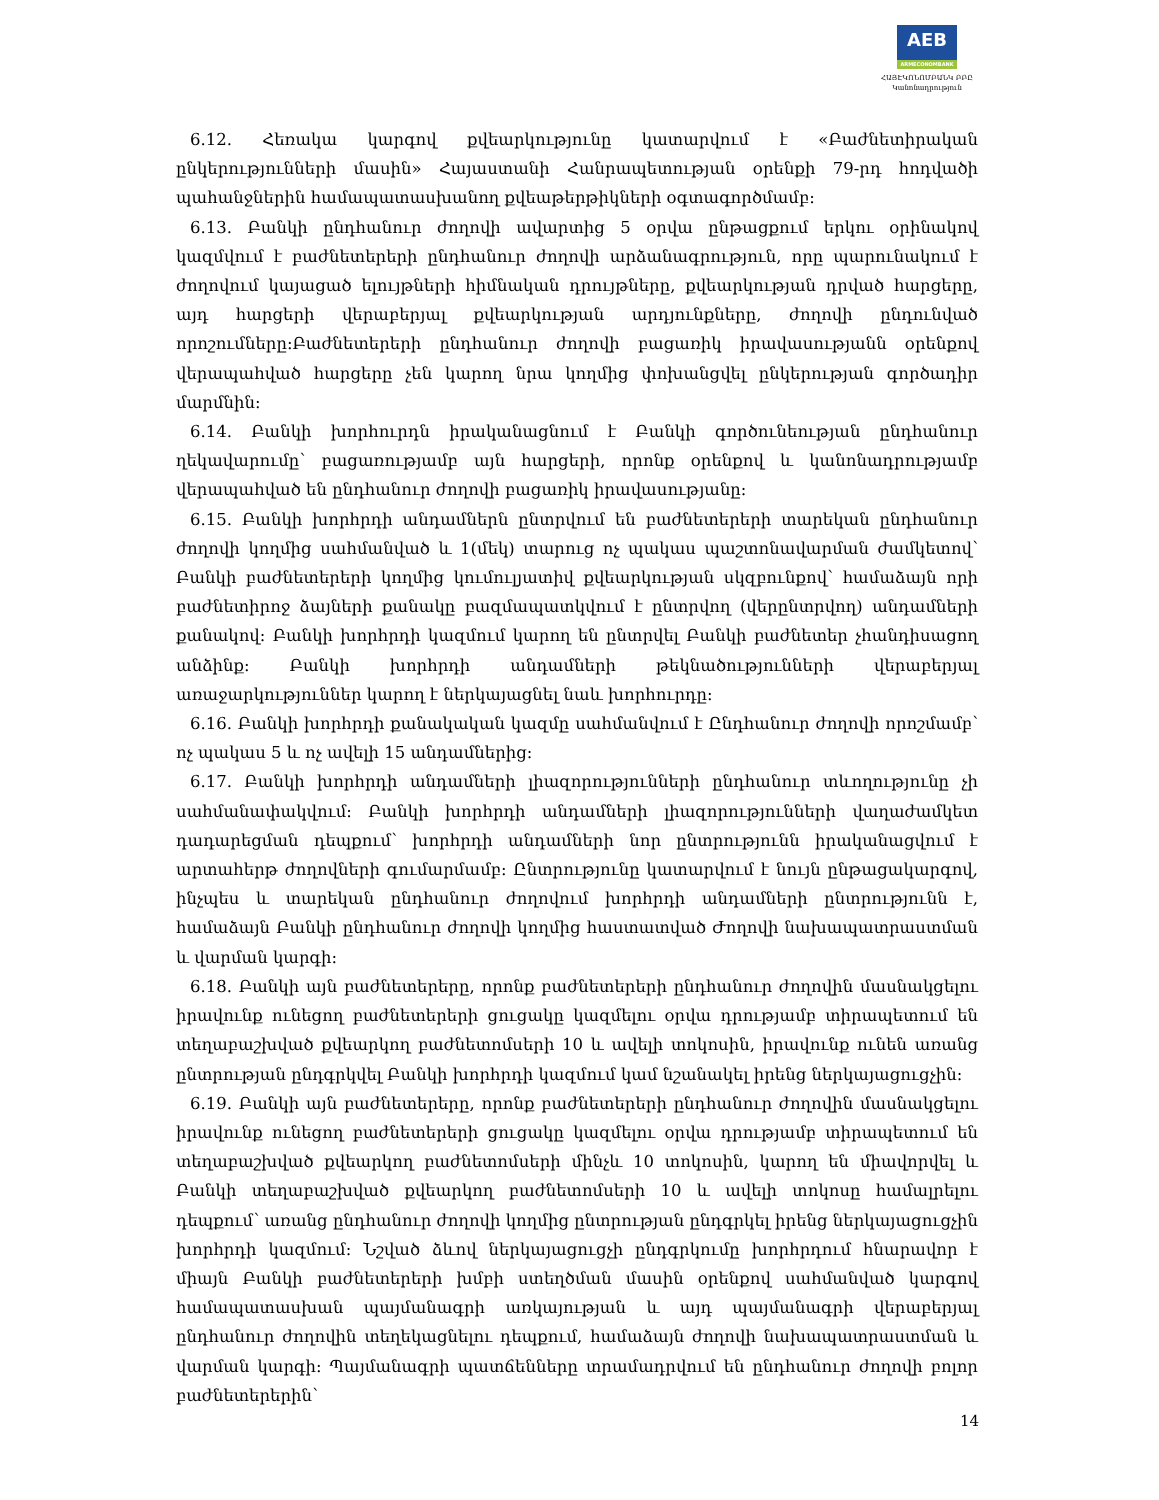AEB
ARMECONOMBANK
ՀԱՅԷԿՈՆՈՄԲԱՆԿ ԲԲԸ
Կանոնադրություն
6.12. Հեռակա կարգով քվեարկությունը կատարվում է «Բաժնետիրական ընկերությունների մասին» Հայաստանի Հանրապետության օրենքի 79-րդ հոդվածի պահանջներին համապատասխանող քվեաթերթիկների օգտագործմամբ:
6.13. Բանկի ընդհանուր ժողովի ավարտից 5 օրվա ընթացքում երկու օրինակով կազմվում է բաժնետերերի ընդհանուր ժողովի արձանագրություն, որը պարունակում է ժողովում կայացած ելույթների հիմնական դրույթները, քվեարկության դրված հարցերը, այդ հարցերի վերաբերյալ քվեարկության արդյունքները, ժողովի ընդունված որոշումները:Բաժնետերերի ընդհանուր ժողովի բացառիկ իրավասությանն օրենքով վերապահված հարցերը չեն կարող նրա կողմից փոխանցվել ընկերության գործադիր մարմնին:
6.14. Բանկի խորհուրդն իրականացնում է Բանկի գործունեության ընդհանուր ղեկավարումը՝ բացառությամբ այն հարցերի, որոնք օրենքով և կանոնադրությամբ վերապահված են ընդհանուր ժողովի բացառիկ իրավասությանը:
6.15. Բանկի խորհրդի անդամներն ընտրվում են բաժնետերերի տարեկան ընդհանուր ժողովի կողմից սահմանված և 1(մեկ) տարուց ոչ պակաս պաշտոնավարման ժամկետով՝ Բանկի բաժնետերերի կողմից կումուլյատիվ քվեարկության սկզբունքով՝ համաձայն որի բաժնետիրոջ ձայների քանակը բազմապատկվում է ընտրվող (վերընտրվող) անդամների քանակով: Բանկի խորհրդի կազմում կարող են ընտրվել Բանկի բաժնետեր չհանդիսացող անձինք: Բանկի խորհրդի անդամների թեկնածությունների վերաբերյալ առաջարկություններ կարող է ներկայացնել նաև խորհուրդը:
6.16. Բանկի խորհրդի քանակական կազմը սահմանվում է Ընդհանուր ժողովի որոշմամբ՝ ոչ պակաս 5 և ոչ ավելի 15 անդամներից:
6.17. Բանկի խորհրդի անդամների լիազորությունների ընդհանուր տևողությունը չի սահմանափակվում: Բանկի խորհրդի անդամների լիազորությունների վաղաժամկետ դադարեցման դեպքում՝ խորհրդի անդամների նոր ընտրությունն իրականացվում է արտահերթ ժողովների գումարմամբ: Ընտրությունը կատարվում է նույն ընթացակարգով, ինչպես և տարեկան ընդհանուր ժողովում խորհրդի անդամների ընտրությունն է, համաձայն Բանկի ընդհանուր ժողովի կողմից հաստատված Ժողովի նախապատրաստման և վարման կարգի:
6.18. Բանկի այն բաժնետերերը, որոնք բաժնետերերի ընդհանուր ժողովին մասնակցելու իրավունք ունեցող բաժնետերերի ցուցակը կազմելու օրվա դրությամբ տիրապետում են տեղաբաշխված քվեարկող բաժնետոմսերի 10 և ավելի տոկոսին, իրավունք ունեն առանց ընտրության ընդգրկվել Բանկի խորհրդի կազմում կամ նշանակել իրենց ներկայացուցչին:
6.19. Բանկի այն բաժնետերերը, որոնք բաժնետերերի ընդհանուր ժողովին մասնակցելու իրավունք ունեցող բաժնետերերի ցուցակը կազմելու օրվա դրությամբ տիրապետում են տեղաբաշխված քվեարկող բաժնետոմսերի մինչև 10 տոկոսին, կարող են միավորվել և Բանկի տեղաբաշխված քվեարկող բաժնետոմսերի 10 և ավելի տոկոսը համալրելու դեպքում՝ առանց ընդհանուր ժողովի կողմից ընտրության ընդգրկել իրենց ներկայացուցչին խորհրդի կազմում: Նշված ձևով ներկայացուցչի ընդգրկումը խորհրդում հնարավոր է միայն Բանկի բաժնետերերի խմբի ստեղծման մասին օրենքով սահմանված կարգով համապատասխան պայմանագրի առկայության և այդ պայմանագրի վերաբերյալ ընդհանուր ժողովին տեղեկացնելու դեպքում, համաձայն ժողովի նախապատրաստման և վարման կարգի: Պայմանագրի պատճենները տրամադրվում են ընդհանուր ժողովի բոլոր բաժնետերերին՝
14